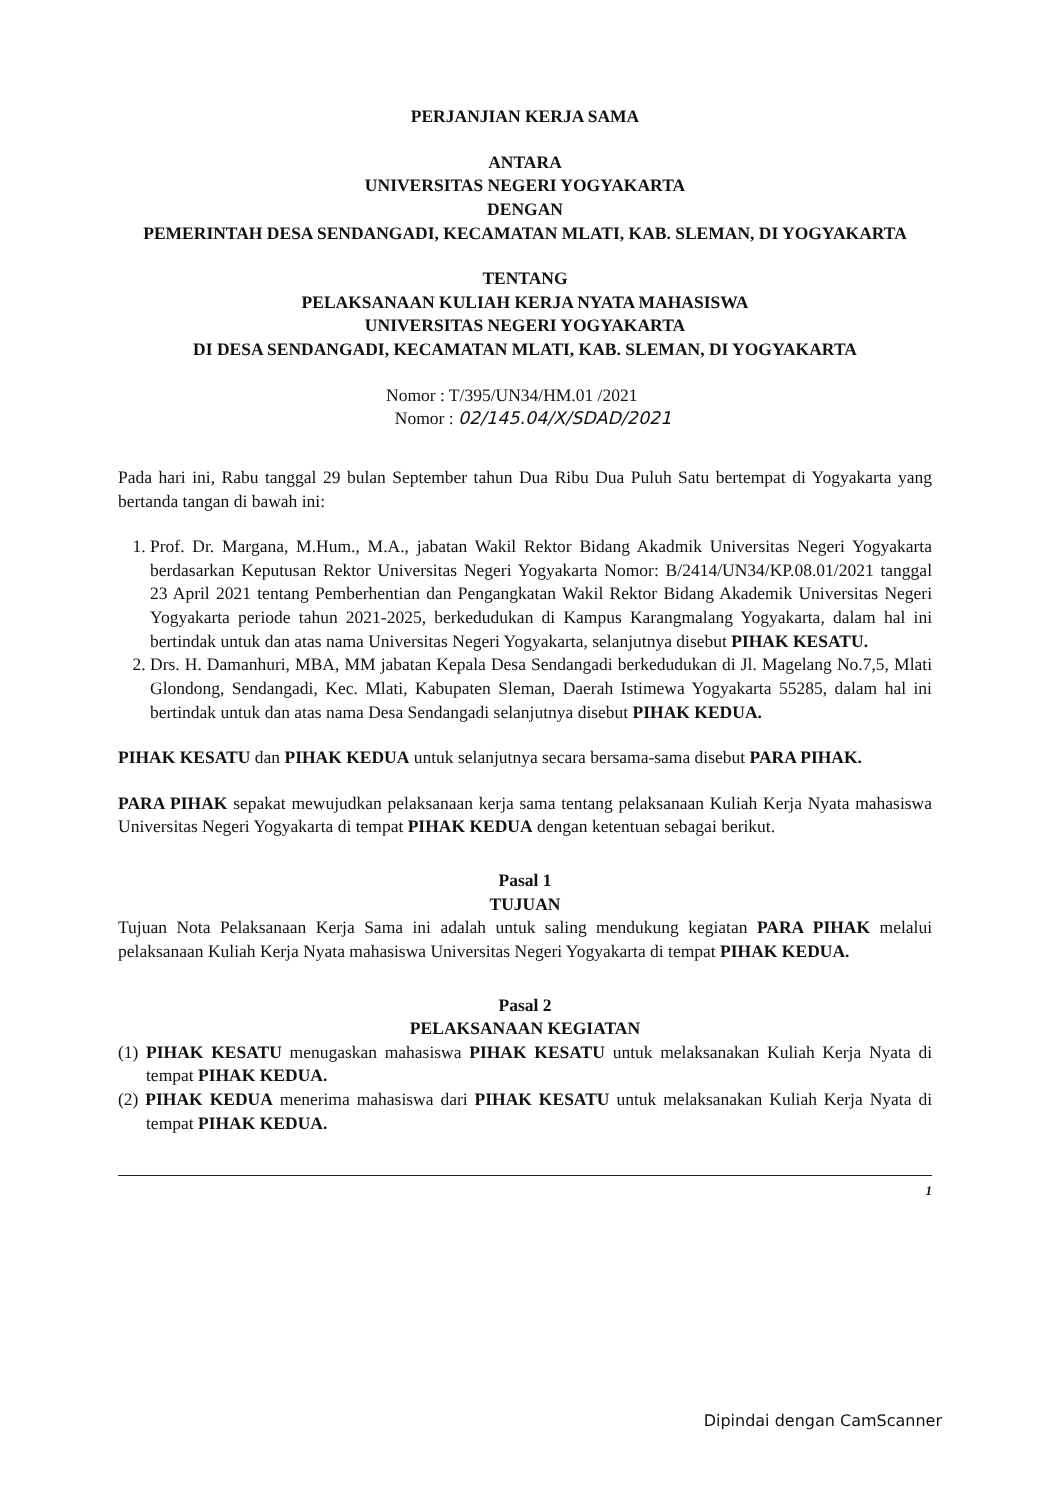PERJANJIAN KERJA SAMA
ANTARA
UNIVERSITAS NEGERI YOGYAKARTA
DENGAN
PEMERINTAH DESA SENDANGADI, KECAMATAN MLATI, KAB. SLEMAN, DI YOGYAKARTA
TENTANG
PELAKSANAAN KULIAH KERJA NYATA MAHASISWA
UNIVERSITAS NEGERI YOGYAKARTA
DI DESA SENDANGADI, KECAMATAN MLATI, KAB. SLEMAN, DI YOGYAKARTA
Nomor : T/395/UN34/HM.01 /2021
Nomor : 02/145.04/X/SDAD/2021
Pada hari ini, Rabu tanggal 29 bulan September tahun Dua Ribu Dua Puluh Satu bertempat di Yogyakarta yang bertanda tangan di bawah ini:
1. Prof. Dr. Margana, M.Hum., M.A., jabatan Wakil Rektor Bidang Akadmik Universitas Negeri Yogyakarta berdasarkan Keputusan Rektor Universitas Negeri Yogyakarta Nomor: B/2414/UN34/KP.08.01/2021 tanggal 23 April 2021 tentang Pemberhentian dan Pengangkatan Wakil Rektor Bidang Akademik Universitas Negeri Yogyakarta periode tahun 2021-2025, berkedudukan di Kampus Karangmalang Yogyakarta, dalam hal ini bertindak untuk dan atas nama Universitas Negeri Yogyakarta, selanjutnya disebut PIHAK KESATU.
2. Drs. H. Damanhuri, MBA, MM jabatan Kepala Desa Sendangadi berkedudukan di Jl. Magelang No.7,5, Mlati Glondong, Sendangadi, Kec. Mlati, Kabupaten Sleman, Daerah Istimewa Yogyakarta 55285, dalam hal ini bertindak untuk dan atas nama Desa Sendangadi selanjutnya disebut PIHAK KEDUA.
PIHAK KESATU dan PIHAK KEDUA untuk selanjutnya secara bersama-sama disebut PARA PIHAK.
PARA PIHAK sepakat mewujudkan pelaksanaan kerja sama tentang pelaksanaan Kuliah Kerja Nyata mahasiswa Universitas Negeri Yogyakarta di tempat PIHAK KEDUA dengan ketentuan sebagai berikut.
Pasal 1
TUJUAN
Tujuan Nota Pelaksanaan Kerja Sama ini adalah untuk saling mendukung kegiatan PARA PIHAK melalui pelaksanaan Kuliah Kerja Nyata mahasiswa Universitas Negeri Yogyakarta di tempat PIHAK KEDUA.
Pasal 2
PELAKSANAAN KEGIATAN
(1) PIHAK KESATU menugaskan mahasiswa PIHAK KESATU untuk melaksanakan Kuliah Kerja Nyata di tempat PIHAK KEDUA.
(2) PIHAK KEDUA menerima mahasiswa dari PIHAK KESATU untuk melaksanakan Kuliah Kerja Nyata di tempat PIHAK KEDUA.
1
Dipindai dengan CamScanner